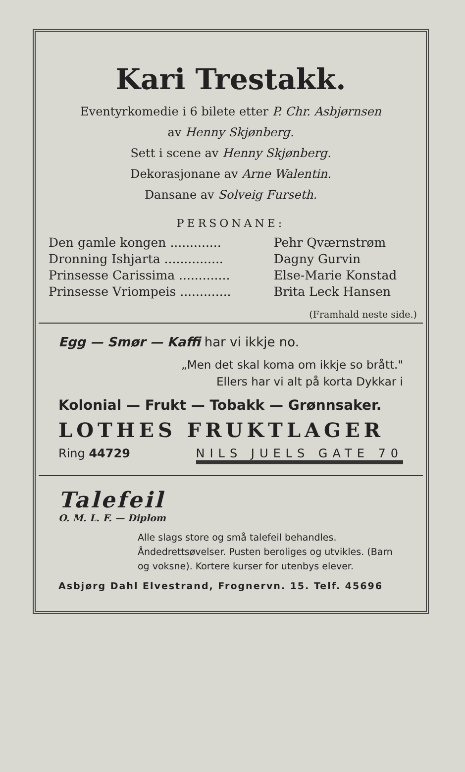Kari Trestakk.
Eventyrkomedie i 6 bilete etter P. Chr. Asbjørnsen
av Henny Skjønberg.
Sett i scene av Henny Skjønberg.
Dekorasjonane av Arne Walentin.
Dansane av Solveig Furseth.
PERSONANE:
| Den gamle kongen ............. | Pehr Qværnstrøm |
| Dronning Ishjarta ............... | Dagny Gurvin |
| Prinsesse Carissima ............. | Else-Marie Konstad |
| Prinsesse Vriompeis ............. | Brita Leck Hansen |
(Framhald neste side.)
Egg — Smør — Kaffi har vi ikkje no.
„Men det skal koma om ikkje so brått."
Ellers har vi alt på korta Dykkar i
Kolonial — Frukt — Tobakk — Grønnsaker.
LOTHES FRUKTLAGER
Ring 44729 NILS JUELS GATE 70
Talefeil
O. M. L. F. — Diplom
Alle slags store og små talefeil behandles. Åndedrettsøvelser. Pusten beroliges og utvikles. (Barn og voksne). Kortere kurser for utenbys elever.
Asbjørg Dahl Elvestrand, Frognervn. 15. Telf. 45696